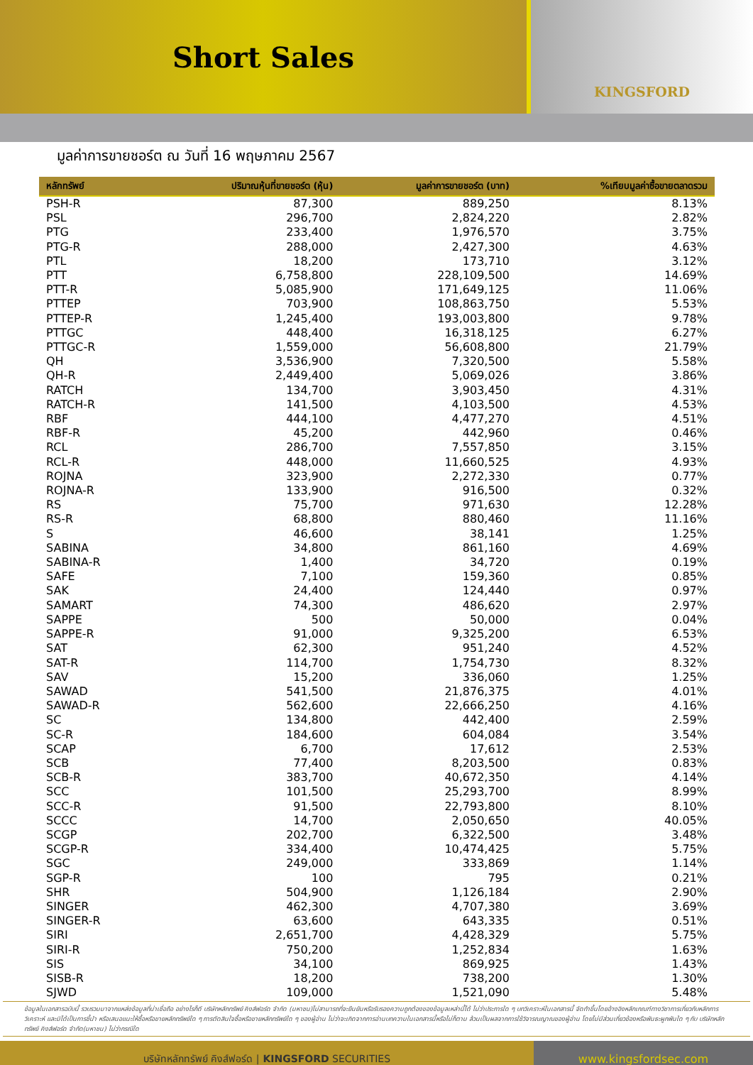Short Sales
KINGSFORD
มูลค่าการขายชอร์ต ณ วันที่ 16 พฤษภาคม 2567
| หลักทรัพย์ | ปริมาณหุ้นที่ขายชอร์ต (หุ้น) | มูลค่าการขายชอร์ต (บาท) | %เทียบมูลค่าซื้อขายตลาดรวม |
| --- | --- | --- | --- |
| PSH-R | 87,300 | 889,250 | 8.13% |
| PSL | 296,700 | 2,824,220 | 2.82% |
| PTG | 233,400 | 1,976,570 | 3.75% |
| PTG-R | 288,000 | 2,427,300 | 4.63% |
| PTL | 18,200 | 173,710 | 3.12% |
| PTT | 6,758,800 | 228,109,500 | 14.69% |
| PTT-R | 5,085,900 | 171,649,125 | 11.06% |
| PTTEP | 703,900 | 108,863,750 | 5.53% |
| PTTEP-R | 1,245,400 | 193,003,800 | 9.78% |
| PTTGC | 448,400 | 16,318,125 | 6.27% |
| PTTGC-R | 1,559,000 | 56,608,800 | 21.79% |
| QH | 3,536,900 | 7,320,500 | 5.58% |
| QH-R | 2,449,400 | 5,069,026 | 3.86% |
| RATCH | 134,700 | 3,903,450 | 4.31% |
| RATCH-R | 141,500 | 4,103,500 | 4.53% |
| RBF | 444,100 | 4,477,270 | 4.51% |
| RBF-R | 45,200 | 442,960 | 0.46% |
| RCL | 286,700 | 7,557,850 | 3.15% |
| RCL-R | 448,000 | 11,660,525 | 4.93% |
| ROJNA | 323,900 | 2,272,330 | 0.77% |
| ROJNA-R | 133,900 | 916,500 | 0.32% |
| RS | 75,700 | 971,630 | 12.28% |
| RS-R | 68,800 | 880,460 | 11.16% |
| S | 46,600 | 38,141 | 1.25% |
| SABINA | 34,800 | 861,160 | 4.69% |
| SABINA-R | 1,400 | 34,720 | 0.19% |
| SAFE | 7,100 | 159,360 | 0.85% |
| SAK | 24,400 | 124,440 | 0.97% |
| SAMART | 74,300 | 486,620 | 2.97% |
| SAPPE | 500 | 50,000 | 0.04% |
| SAPPE-R | 91,000 | 9,325,200 | 6.53% |
| SAT | 62,300 | 951,240 | 4.52% |
| SAT-R | 114,700 | 1,754,730 | 8.32% |
| SAV | 15,200 | 336,060 | 1.25% |
| SAWAD | 541,500 | 21,876,375 | 4.01% |
| SAWAD-R | 562,600 | 22,666,250 | 4.16% |
| SC | 134,800 | 442,400 | 2.59% |
| SC-R | 184,600 | 604,084 | 3.54% |
| SCAP | 6,700 | 17,612 | 2.53% |
| SCB | 77,400 | 8,203,500 | 0.83% |
| SCB-R | 383,700 | 40,672,350 | 4.14% |
| SCC | 101,500 | 25,293,700 | 8.99% |
| SCC-R | 91,500 | 22,793,800 | 8.10% |
| SCCC | 14,700 | 2,050,650 | 40.05% |
| SCGP | 202,700 | 6,322,500 | 3.48% |
| SCGP-R | 334,400 | 10,474,425 | 5.75% |
| SGC | 249,000 | 333,869 | 1.14% |
| SGP-R | 100 | 795 | 0.21% |
| SHR | 504,900 | 1,126,184 | 2.90% |
| SINGER | 462,300 | 4,707,380 | 3.69% |
| SINGER-R | 63,600 | 643,335 | 0.51% |
| SIRI | 2,651,700 | 4,428,329 | 5.75% |
| SIRI-R | 750,200 | 1,252,834 | 1.63% |
| SIS | 34,100 | 869,925 | 1.43% |
| SISB-R | 18,200 | 738,200 | 1.30% |
| SJWD | 109,000 | 1,521,090 | 5.48% |
ข้อมูลในเอกสารฉบับนี้ รวบรวมมาจากแหล่งข้อมูลที่น่าเชื่อถือ อย่างไรก็ดี บริษัทหลักทรัพย์ คิงส์ฟอร์ด จำกัด (มหาชน)ไม่สามารถที่จะยืนยันหรือรับรองความถูกต้องของข้อมูลเหล่านี้ได้ ไม่ว่าประการใด ๆ บทวิเคราะห์ในเอกสารนี้ จัดทำขึ้นโดยอ้างอิงหลักเกณฑ์ทางวิชาการเกี่ยวกับหลักการวิเคราะห์ และมิได้เป็นการชี้นำ หรือเสนอแนะให้ซื้อหรือขายหลักทรัพย์ใด ๆ การตัดสินใจซื้อหรือขายหลักทรัพย์ใด ๆ ของผู้อ่าน ไม่ว่าจะเกิดจากการอ่านบทความในเอกสารนี้หรือไม่ก็ตาม ล้วนเป็นผลจากการใช้วิจารณญาณของผู้อ่าน โดยไม่มีส่วนเกี่ยวข้องหรือพันธะผูกพันใด ๆ กับ บริษัทหลักทรัพย์ คิงส์ฟอร์ด จำกัด(มหาชน) ไม่ว่ากรณีใด
บริษัทหลักทรัพย์ คิงส์ฟอร์ด | KINGSFORD SECURITIES www.kingsfordsec.com